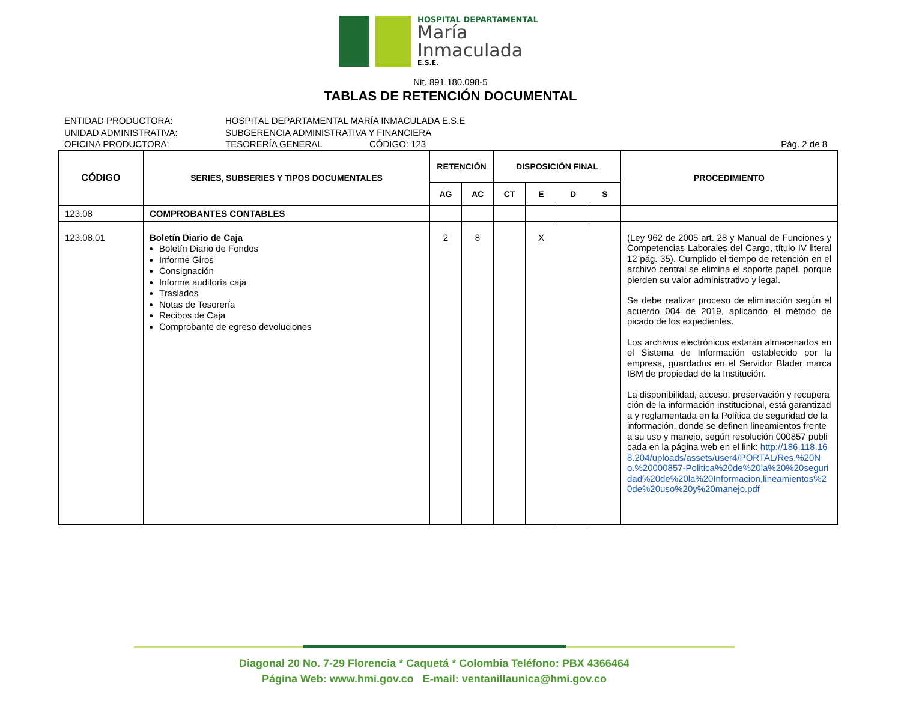HOSPITAL DEPARTAMENTAL
María
Inmaculada
E.S.E.
Nit. 891.180.098-5
TABLAS DE RETENCIÓN DOCUMENTAL
ENTIDAD PRODUCTORA: HOSPITAL DEPARTAMENTAL MARÍA INMACULADA E.S.E
UNIDAD ADMINISTRATIVA: SUBGERENCIA ADMINISTRATIVA Y FINANCIERA
OFICINA PRODUCTORA: TESORERÍA GENERAL CÓDIGO: 123 Pág. 2 de 8
| CÓDIGO | SERIES, SUBSERIES Y TIPOS DOCUMENTALES | RETENCIÓN | | DISPOSICIÓN FINAL | | | | PROCEDIMIENTO |
| --- | --- | --- | --- | --- | --- | --- | --- | --- |
| | | AG | AC | CT | E | D | S | |
| 123.08 | COMPROBANTES CONTABLES | | | | | | | |
| 123.08.01 | Boletín Diario de Caja Boletín Diario de Fondos Informe Giros Consignación Informe auditoría caja Traslados Notas de Tesorería Recibos de Caja Comprobante de egreso devoluciones | 2 | 8 | | X | | | (Ley 962 de 2005 art. 28 y Manual de Funciones y Competencias Laborales del Cargo, título IV literal 12 pág. 35). Cumplido el tiempo de retención en el archivo central se elimina el soporte papel, porque pierden su valor administrativo y legal. Se debe realizar proceso de eliminación según el acuerdo 004 de 2019, aplicando el método de picado de los expedientes. Los archivos electrónicos estarán almacenados en el Sistema de Información establecido por la empresa, guardados en el Servidor Blader marca IBM de propiedad de la Institución. La disponibilidad, acceso, preservación y recuperación de la información institucional, está garantizada y reglamentada en la Política de seguridad de la información, donde se definen lineamientos frente a su uso y manejo, según resolución 000857 publicada en la página web en el link: http://186.118.168.204/uploads/assets/user4/PORTAL/Res.%20No.%20000857-Politica%20de%20la%20%20seguridad%20de%20la%20Informacion,lineamientos%20de%20uso%20y%20manejo.pdf |
Diagonal 20 No. 7-29 Florencia * Caquetá * Colombia Teléfono: PBX 4366464
Página Web: www.hmi.gov.co E-mail: ventanillaunica@hmi.gov.co